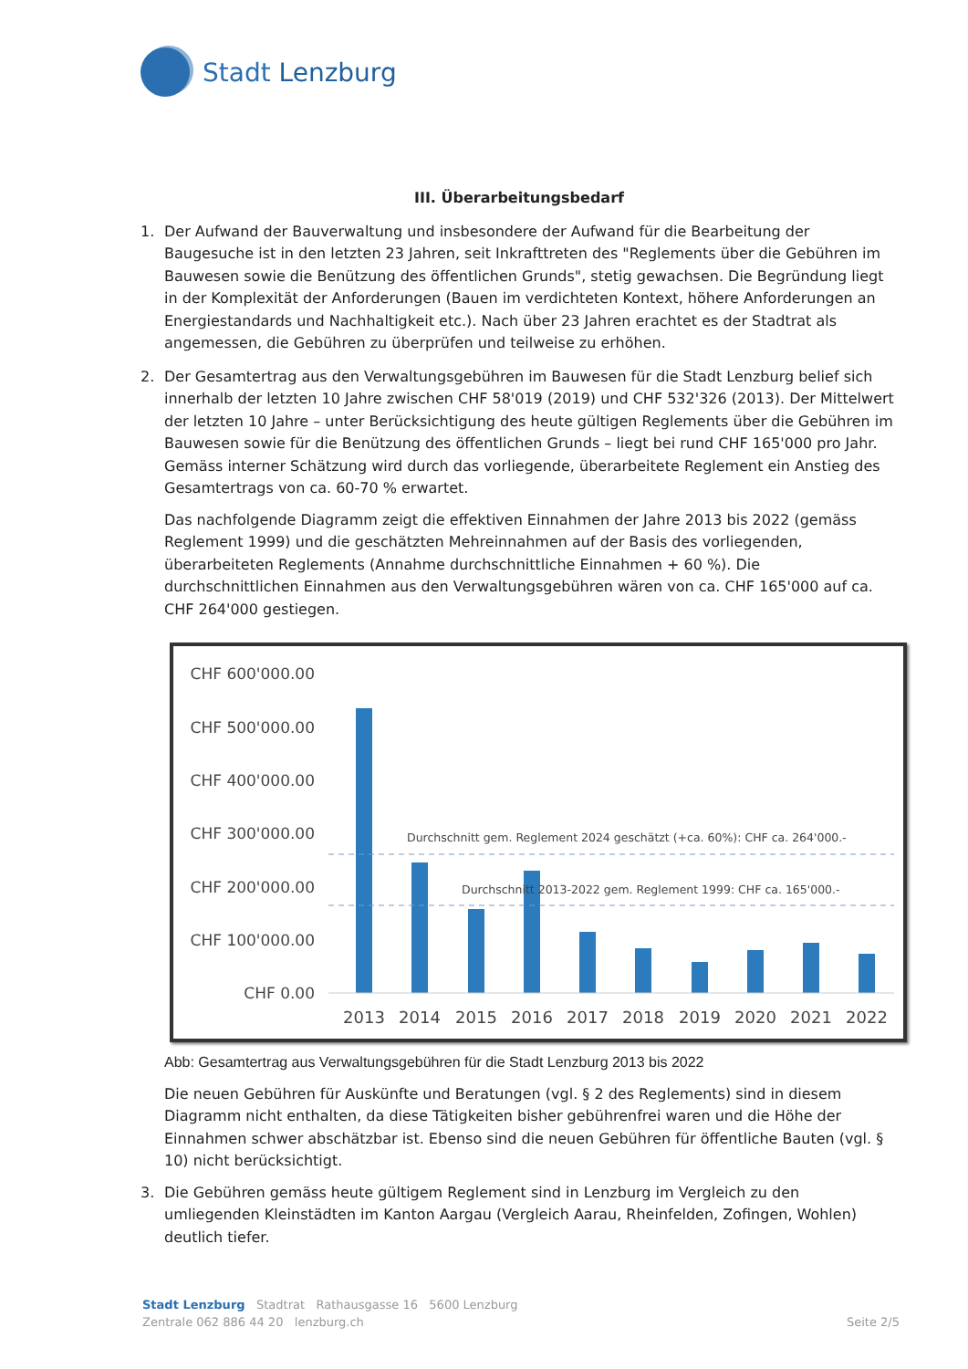Stadt Lenzburg
III. Überarbeitungsbedarf
1. Der Aufwand der Bauverwaltung und insbesondere der Aufwand für die Bearbeitung der Baugesuche ist in den letzten 23 Jahren, seit Inkrafttreten des "Reglements über die Gebühren im Bauwesen sowie die Benützung des öffentlichen Grunds", stetig gewachsen. Die Begründung liegt in der Komplexität der Anforderungen (Bauen im verdichteten Kontext, höhere Anforderungen an Energiestandards und Nachhaltigkeit etc.). Nach über 23 Jahren erachtet es der Stadtrat als angemessen, die Gebühren zu überprüfen und teilweise zu erhöhen.
2. Der Gesamtertrag aus den Verwaltungsgebühren im Bauwesen für die Stadt Lenzburg belief sich innerhalb der letzten 10 Jahre zwischen CHF 58'019 (2019) und CHF 532'326 (2013). Der Mittelwert der letzten 10 Jahre – unter Berücksichtigung des heute gültigen Reglements über die Gebühren im Bauwesen sowie für die Benützung des öffentlichen Grunds – liegt bei rund CHF 165'000 pro Jahr. Gemäss interner Schätzung wird durch das vorliegende, überarbeitete Reglement ein Anstieg des Gesamtertrags von ca. 60-70 % erwartet.
Das nachfolgende Diagramm zeigt die effektiven Einnahmen der Jahre 2013 bis 2022 (gemäss Reglement 1999) und die geschätzten Mehreinnahmen auf der Basis des vorliegenden, überarbeiteten Reglements (Annahme durchschnittliche Einnahmen + 60 %). Die durchschnittlichen Einnahmen aus den Verwaltungsgebühren wären von ca. CHF 165'000 auf ca. CHF 264'000 gestiegen.
CHF 600'000.00
CHF 500'000.00
CHF 400'000.00
CHF 300'000.00
CHF 200'000.00
CHF 100'000.00
CHF 0.00
Durchschnitt gem. Reglement 2024 geschätzt (+ca. 60%): CHF ca. 264'000.-
Durchschnitt 2013-2022 gem. Reglement 1999: CHF ca. 165'000.-
2013
2014
2015
2016
2017
2018
2019
2020
2021
2022
Abb: Gesamtertrag aus Verwaltungsgebühren für die Stadt Lenzburg 2013 bis 2022
Die neuen Gebühren für Auskünfte und Beratungen (vgl. § 2 des Reglements) sind in diesem Diagramm nicht enthalten, da diese Tätigkeiten bisher gebührenfrei waren und die Höhe der Einnahmen schwer abschätzbar ist. Ebenso sind die neuen Gebühren für öffentliche Bauten (vgl. § 10) nicht berücksichtigt.
3. Die Gebühren gemäss heute gültigem Reglement sind in Lenzburg im Vergleich zu den umliegenden Kleinstädten im Kanton Aargau (Vergleich Aarau, Rheinfelden, Zofingen, Wohlen) deutlich tiefer.
Stadt Lenzburg Stadtrat Rathausgasse 16 5600 Lenzburg
Zentrale 062 886 44 20 lenzburg.ch Seite 2/5